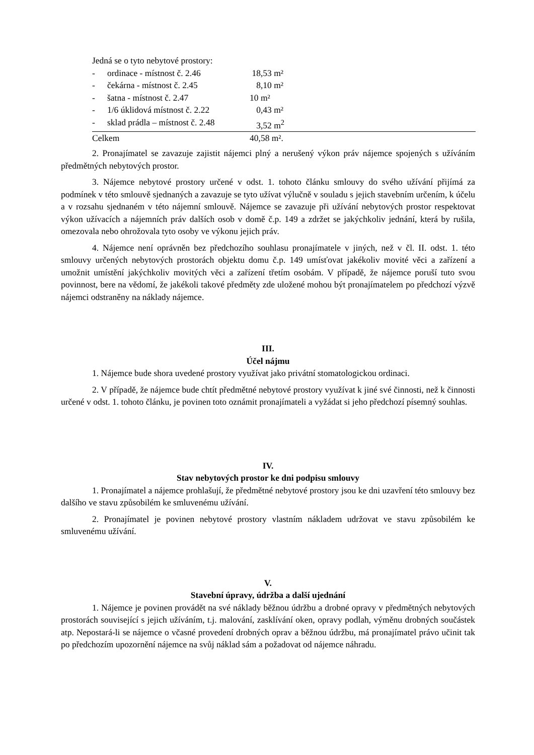Jedná se o tyto nebytové prostory:
| - | ordinace - místnost č. 2.46 | 18,53 m² |
| - | čekárna - místnost č. 2.45 | 8,10 m² |
| - | šatna - místnost č. 2.47 | 10 m² |
| - | 1/6 úklidová místnost č. 2.22 | 0,43 m² |
| - | sklad prádla – místnost č. 2.48 | 3,52 m<sup>2</sup> |
| Celkem | | 40,58 m². |
2. Pronajímatel se zavazuje zajistit nájemci plný a nerušený výkon práv nájemce spojených s užíváním předmětných nebytových prostor.
3. Nájemce nebytové prostory určené v odst. 1. tohoto článku smlouvy do svého užívání přijímá za podmínek v této smlouvě sjednaných a zavazuje se tyto užívat výlučně v souladu s jejich stavebním určením, k účelu a v rozsahu sjednaném v této nájemní smlouvě. Nájemce se zavazuje při užívání nebytových prostor respektovat výkon užívacích a nájemních práv dalších osob v domě č.p. 149 a zdržet se jakýchkoliv jednání, která by rušila, omezovala nebo ohrožovala tyto osoby ve výkonu jejich práv.
4. Nájemce není oprávněn bez předchozího souhlasu pronajímatele v jiných, než v čl. II. odst. 1. této smlouvy určených nebytových prostorách objektu domu č.p. 149 umísťovat jakékoliv movité věci a zařízení a umožnit umístění jakýchkoliv movitých věci a zařízení třetím osobám. V případě, že nájemce poruší tuto svou povinnost, bere na vědomí, že jakékoli takové předměty zde uložené mohou být pronajímatelem po předchozí výzvě nájemci odstraněny na náklady nájemce.
III.
Účel nájmu
1. Nájemce bude shora uvedené prostory využívat jako privátní stomatologickou ordinaci.
2. V případě, že nájemce bude chtít předmětné nebytové prostory využívat k jiné své činnosti, než k činnosti určené v odst. 1. tohoto článku, je povinen toto oznámit pronajímateli a vyžádat si jeho předchozí písemný souhlas.
IV.
Stav nebytových prostor ke dni podpisu smlouvy
1. Pronajímatel a nájemce prohlašují, že předmětné nebytové prostory jsou ke dni uzavření této smlouvy bez dalšího ve stavu způsobilém ke smluvenému užívání.
2. Pronajímatel je povinen nebytové prostory vlastním nákladem udržovat ve stavu způsobilém ke smluvenému užívání.
V.
Stavební úpravy, údržba a další ujednání
1. Nájemce je povinen provádět na své náklady běžnou údržbu a drobné opravy v předmětných nebytových prostorách související s jejich užíváním, t.j. malování, zasklívání oken, opravy podlah, výměnu drobných součástek atp. Nepostará-li se nájemce o včasné provedení drobných oprav a běžnou údržbu, má pronajímatel právo učinit tak po předchozím upozornění nájemce na svůj náklad sám a požadovat od nájemce náhradu.